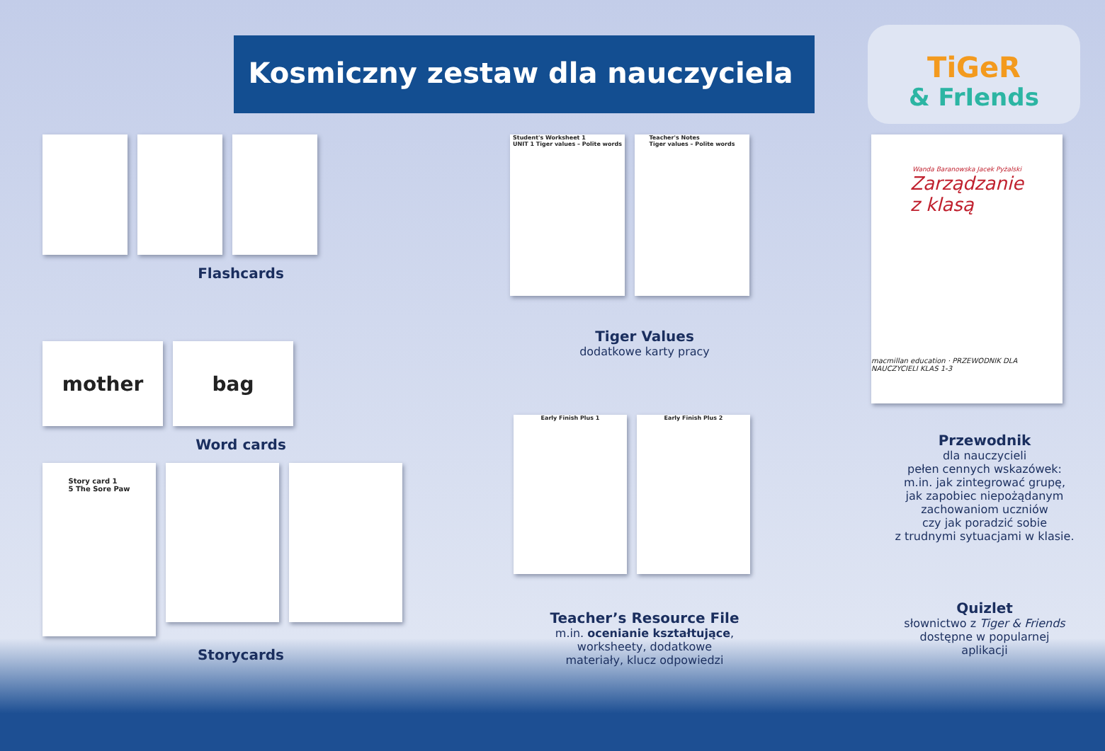Kosmiczny zestaw dla nauczyciela
TiGeR
& FrIends
Flashcards
mother bag
Word cards
Story card 1
5 The Sore Paw
Storycards
Student's Worksheet 1
UNIT 1 Tiger values – Polite words
Teacher's Notes
Tiger values – Polite words
Tiger Values
dodatkowe karty pracy
Early Finish Plus 1 Early Finish Plus 2
Teacher’s Resource File
m.in. ocenianie kształtujące,
worksheety, dodatkowe
materiały, klucz odpowiedzi
Wanda Baranowska Jacek Pyżalski
Zarządzanie
z klasą
macmillan education · PRZEWODNIK DLA NAUCZYCIELI KLAS 1-3
Przewodnik
dla nauczycieli
pełen cennych wskazówek:
m.in. jak zintegrować grupę,
jak zapobiec niepożądanym
zachowaniom uczniów
czy jak poradzić sobie
z trudnymi sytuacjami w klasie.
Quizlet
słownictwo z Tiger & Friends
dostępne w popularnej
aplikacji